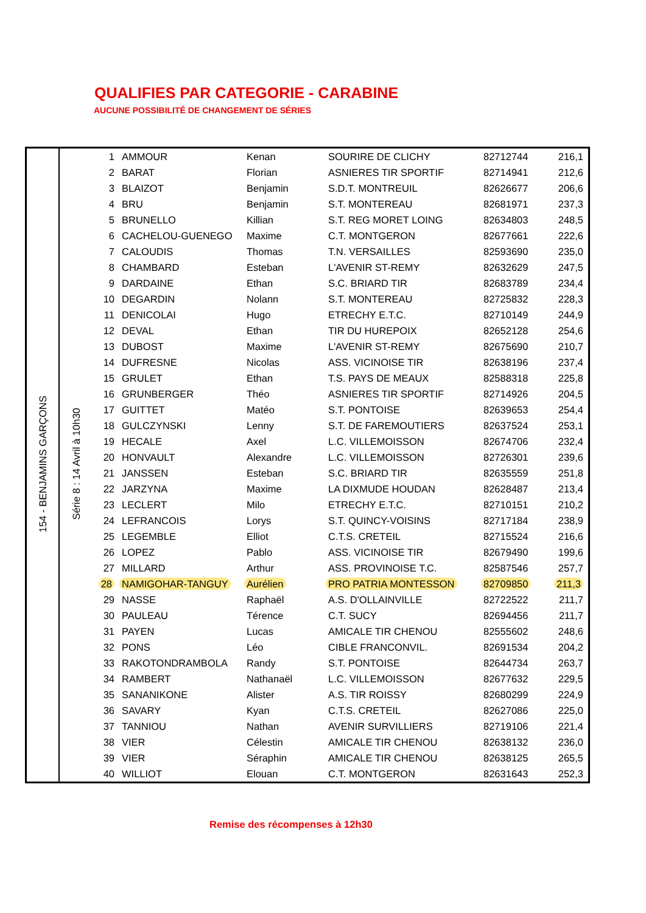QUALIFIES PAR CATEGORIE - CARABINE
AUCUNE POSSIBILITÉ DE CHANGEMENT DE SÉRIES
| 154 - BENJAMINS GARÇONS | Série 8 : 14 Avril à 10h30 | 1 | AMMOUR | Kenan | SOURIRE DE CLICHY | 82712744 | 216,1 |
| | | 2 | BARAT | Florian | ASNIERES TIR SPORTIF | 82714941 | 212,6 |
| | | 3 | BLAIZOT | Benjamin | S.D.T. MONTREUIL | 82626677 | 206,6 |
| | | 4 | BRU | Benjamin | S.T. MONTEREAU | 82681971 | 237,3 |
| | | 5 | BRUNELLO | Killian | S.T. REG MORET LOING | 82634803 | 248,5 |
| | | 6 | CACHELOU-GUENEGO | Maxime | C.T. MONTGERON | 82677661 | 222,6 |
| | | 7 | CALOUDIS | Thomas | T.N. VERSAILLES | 82593690 | 235,0 |
| | | 8 | CHAMBARD | Esteban | L'AVENIR ST-REMY | 82632629 | 247,5 |
| | | 9 | DARDAINE | Ethan | S.C. BRIARD TIR | 82683789 | 234,4 |
| | | 10 | DEGARDIN | Nolann | S.T. MONTEREAU | 82725832 | 228,3 |
| | | 11 | DENICOLAI | Hugo | ETRECHY E.T.C. | 82710149 | 244,9 |
| | | 12 | DEVAL | Ethan | TIR DU HUREPOIX | 82652128 | 254,6 |
| | | 13 | DUBOST | Maxime | L'AVENIR ST-REMY | 82675690 | 210,7 |
| | | 14 | DUFRESNE | Nicolas | ASS. VICINOISE TIR | 82638196 | 237,4 |
| | | 15 | GRULET | Ethan | T.S. PAYS DE MEAUX | 82588318 | 225,8 |
| | | 16 | GRUNBERGER | Théo | ASNIERES TIR SPORTIF | 82714926 | 204,5 |
| | | 17 | GUITTET | Matéo | S.T. PONTOISE | 82639653 | 254,4 |
| | | 18 | GULCZYNSKI | Lenny | S.T. DE FAREMOUTIERS | 82637524 | 253,1 |
| | | 19 | HECALE | Axel | L.C. VILLEMOISSON | 82674706 | 232,4 |
| | | 20 | HONVAULT | Alexandre | L.C. VILLEMOISSON | 82726301 | 239,6 |
| | | 21 | JANSSEN | Esteban | S.C. BRIARD TIR | 82635559 | 251,8 |
| | | 22 | JARZYNA | Maxime | LA DIXMUDE HOUDAN | 82628487 | 213,4 |
| | | 23 | LECLERT | Milo | ETRECHY E.T.C. | 82710151 | 210,2 |
| | | 24 | LEFRANCOIS | Lorys | S.T. QUINCY-VOISINS | 82717184 | 238,9 |
| | | 25 | LEGEMBLE | Elliot | C.T.S. CRETEIL | 82715524 | 216,6 |
| | | 26 | LOPEZ | Pablo | ASS. VICINOISE TIR | 82679490 | 199,6 |
| | | 27 | MILLARD | Arthur | ASS. PROVINOISE T.C. | 82587546 | 257,7 |
| | | 28 | NAMIGOHAR-TANGUY | Aurélien | PRO PATRIA MONTESSON | 82709850 | 211,3 |
| | | 29 | NASSE | Raphaël | A.S. D'OLLAINVILLE | 82722522 | 211,7 |
| | | 30 | PAULEAU | Térence | C.T. SUCY | 82694456 | 211,7 |
| | | 31 | PAYEN | Lucas | AMICALE TIR CHENOU | 82555602 | 248,6 |
| | | 32 | PONS | Léo | CIBLE FRANCONVIL. | 82691534 | 204,2 |
| | | 33 | RAKOTONDRAMBOLA | Randy | S.T. PONTOISE | 82644734 | 263,7 |
| | | 34 | RAMBERT | Nathanaël | L.C. VILLEMOISSON | 82677632 | 229,5 |
| | | 35 | SANANIKONE | Alister | A.S. TIR ROISSY | 82680299 | 224,9 |
| | | 36 | SAVARY | Kyan | C.T.S. CRETEIL | 82627086 | 225,0 |
| | | 37 | TANNIOU | Nathan | AVENIR SURVILLIERS | 82719106 | 221,4 |
| | | 38 | VIER | Célestin | AMICALE TIR CHENOU | 82638132 | 236,0 |
| | | 39 | VIER | Séraphin | AMICALE TIR CHENOU | 82638125 | 265,5 |
| | | 40 | WILLIOT | Elouan | C.T. MONTGERON | 82631643 | 252,3 |
Remise des récompenses à 12h30